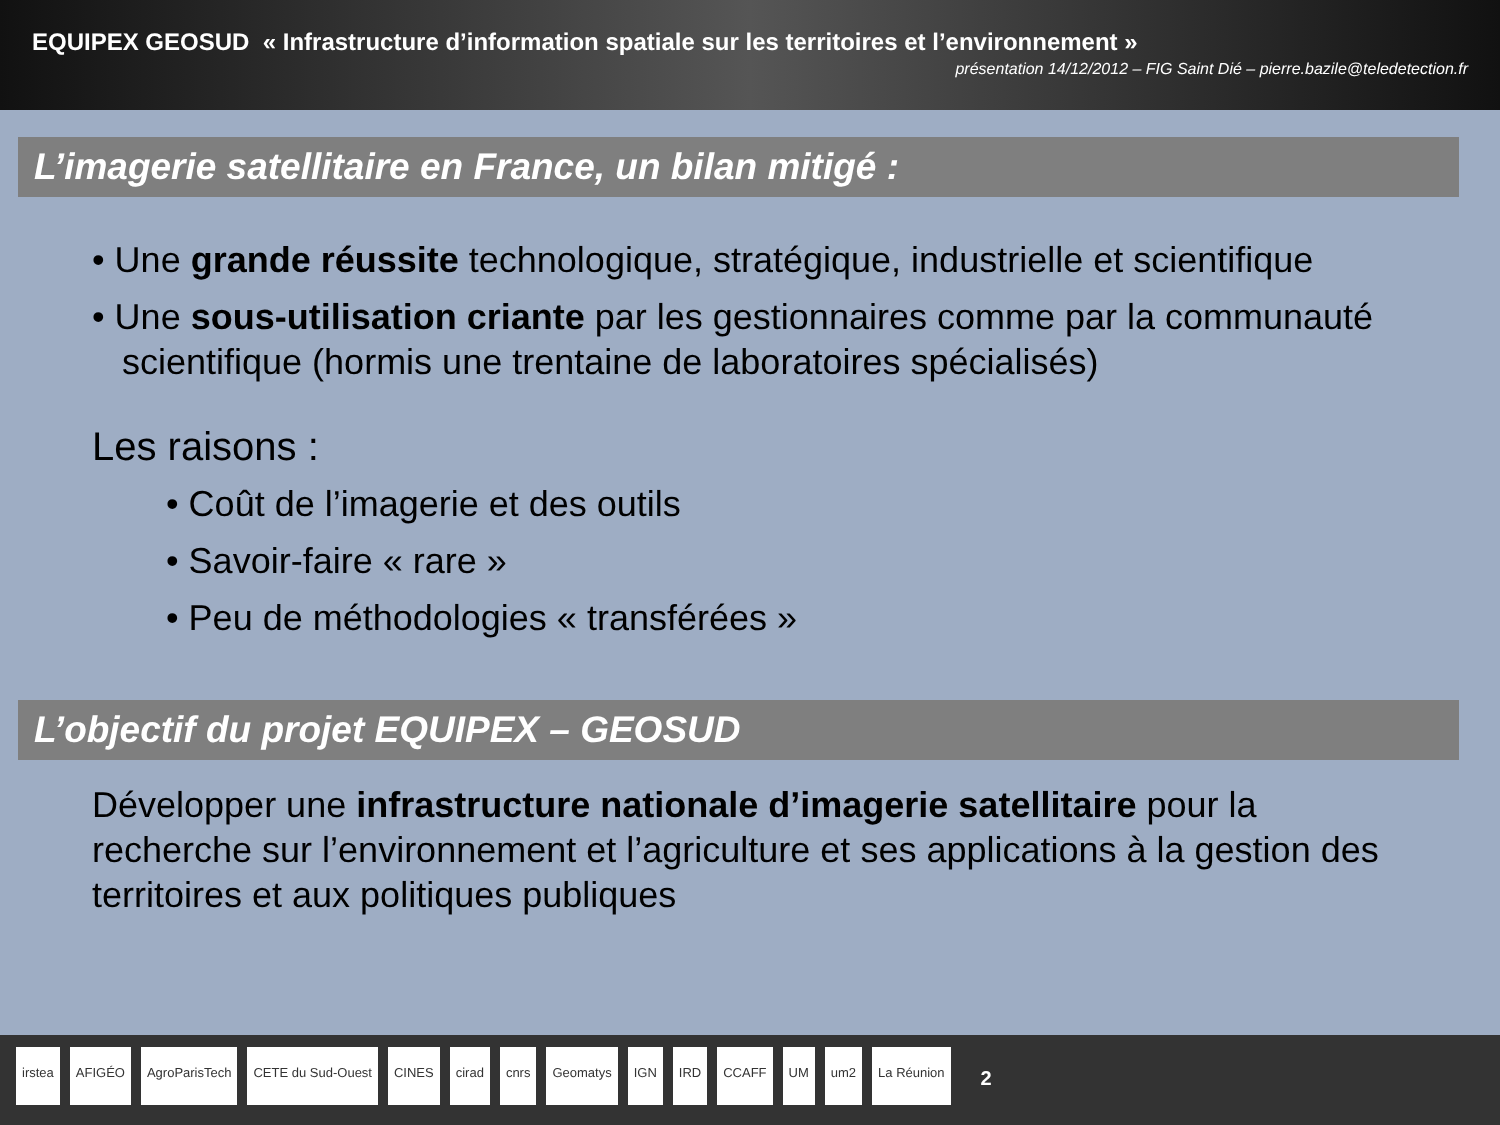EQUIPEX GEOSUD « Infrastructure d’information spatiale sur les territoires et l’environnement »
présentation 14/12/2012 – FIG Saint Dié – pierre.bazile@teledetection.fr
L’imagerie satellitaire en France, un bilan mitigé :
• Une grande réussite technologique, stratégique, industrielle et scientifique
• Une sous-utilisation criante par les gestionnaires comme par la communauté scientifique (hormis une trentaine de laboratoires spécialisés)
Les raisons :
• Coût de l’imagerie et des outils
• Savoir-faire « rare »
• Peu de méthodologies « transférées »
L’objectif du projet EQUIPEX – GEOSUD
Développer une infrastructure nationale d’imagerie satellitaire pour la recherche sur l’environnement et l’agriculture et ses applications à la gestion des territoires et aux politiques publiques
irstea AFIGÉO AgroParisTech CETE du Sud-Ouest CINES cirad cnrs Geomatys IGN IRD CCAFF UM um2 La Réunion 2